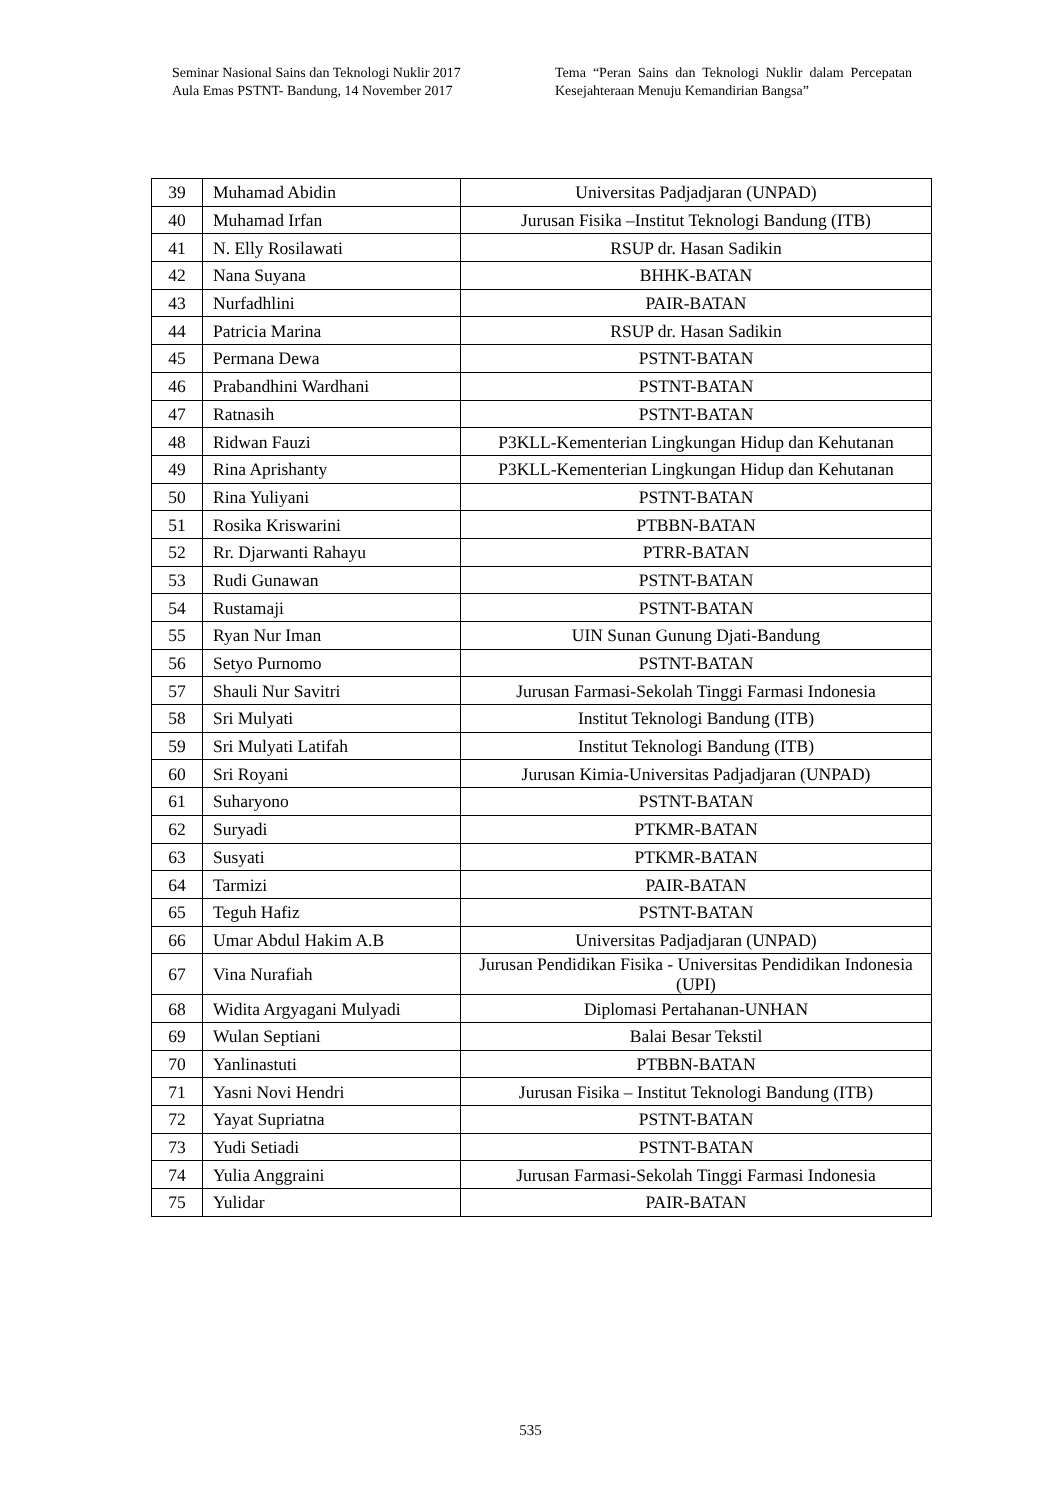Seminar Nasional Sains dan Teknologi Nuklir 2017
Aula Emas PSTNT- Bandung, 14 November 2017
Tema “Peran Sains dan Teknologi Nuklir dalam Percepatan Kesejahteraan Menuju Kemandirian Bangsa”
| 39 | Muhamad Abidin | Universitas Padjadjaran (UNPAD) |
| 40 | Muhamad Irfan | Jurusan Fisika –Institut Teknologi Bandung (ITB) |
| 41 | N. Elly Rosilawati | RSUP dr. Hasan Sadikin |
| 42 | Nana Suyana | BHHK-BATAN |
| 43 | Nurfadhlini | PAIR-BATAN |
| 44 | Patricia Marina | RSUP dr. Hasan Sadikin |
| 45 | Permana Dewa | PSTNT-BATAN |
| 46 | Prabandhini Wardhani | PSTNT-BATAN |
| 47 | Ratnasih | PSTNT-BATAN |
| 48 | Ridwan Fauzi | P3KLL-Kementerian Lingkungan Hidup dan Kehutanan |
| 49 | Rina Aprishanty | P3KLL-Kementerian Lingkungan Hidup dan Kehutanan |
| 50 | Rina Yuliyani | PSTNT-BATAN |
| 51 | Rosika Kriswarini | PTBBN-BATAN |
| 52 | Rr. Djarwanti Rahayu | PTRR-BATAN |
| 53 | Rudi Gunawan | PSTNT-BATAN |
| 54 | Rustamaji | PSTNT-BATAN |
| 55 | Ryan Nur Iman | UIN Sunan Gunung Djati-Bandung |
| 56 | Setyo Purnomo | PSTNT-BATAN |
| 57 | Shauli Nur Savitri | Jurusan Farmasi-Sekolah Tinggi Farmasi Indonesia |
| 58 | Sri Mulyati | Institut Teknologi Bandung (ITB) |
| 59 | Sri Mulyati Latifah | Institut Teknologi Bandung (ITB) |
| 60 | Sri Royani | Jurusan Kimia-Universitas Padjadjaran (UNPAD) |
| 61 | Suharyono | PSTNT-BATAN |
| 62 | Suryadi | PTKMR-BATAN |
| 63 | Susyati | PTKMR-BATAN |
| 64 | Tarmizi | PAIR-BATAN |
| 65 | Teguh Hafiz | PSTNT-BATAN |
| 66 | Umar Abdul Hakim A.B | Universitas Padjadjaran (UNPAD) |
| 67 | Vina Nurafiah | Jurusan Pendidikan Fisika - Universitas Pendidikan Indonesia (UPI) |
| 68 | Widita Argyagani Mulyadi | Diplomasi Pertahanan-UNHAN |
| 69 | Wulan Septiani | Balai Besar Tekstil |
| 70 | Yanlinastuti | PTBBN-BATAN |
| 71 | Yasni Novi Hendri | Jurusan Fisika – Institut Teknologi Bandung (ITB) |
| 72 | Yayat Supriatna | PSTNT-BATAN |
| 73 | Yudi Setiadi | PSTNT-BATAN |
| 74 | Yulia Anggraini | Jurusan Farmasi-Sekolah Tinggi Farmasi Indonesia |
| 75 | Yulidar | PAIR-BATAN |
535